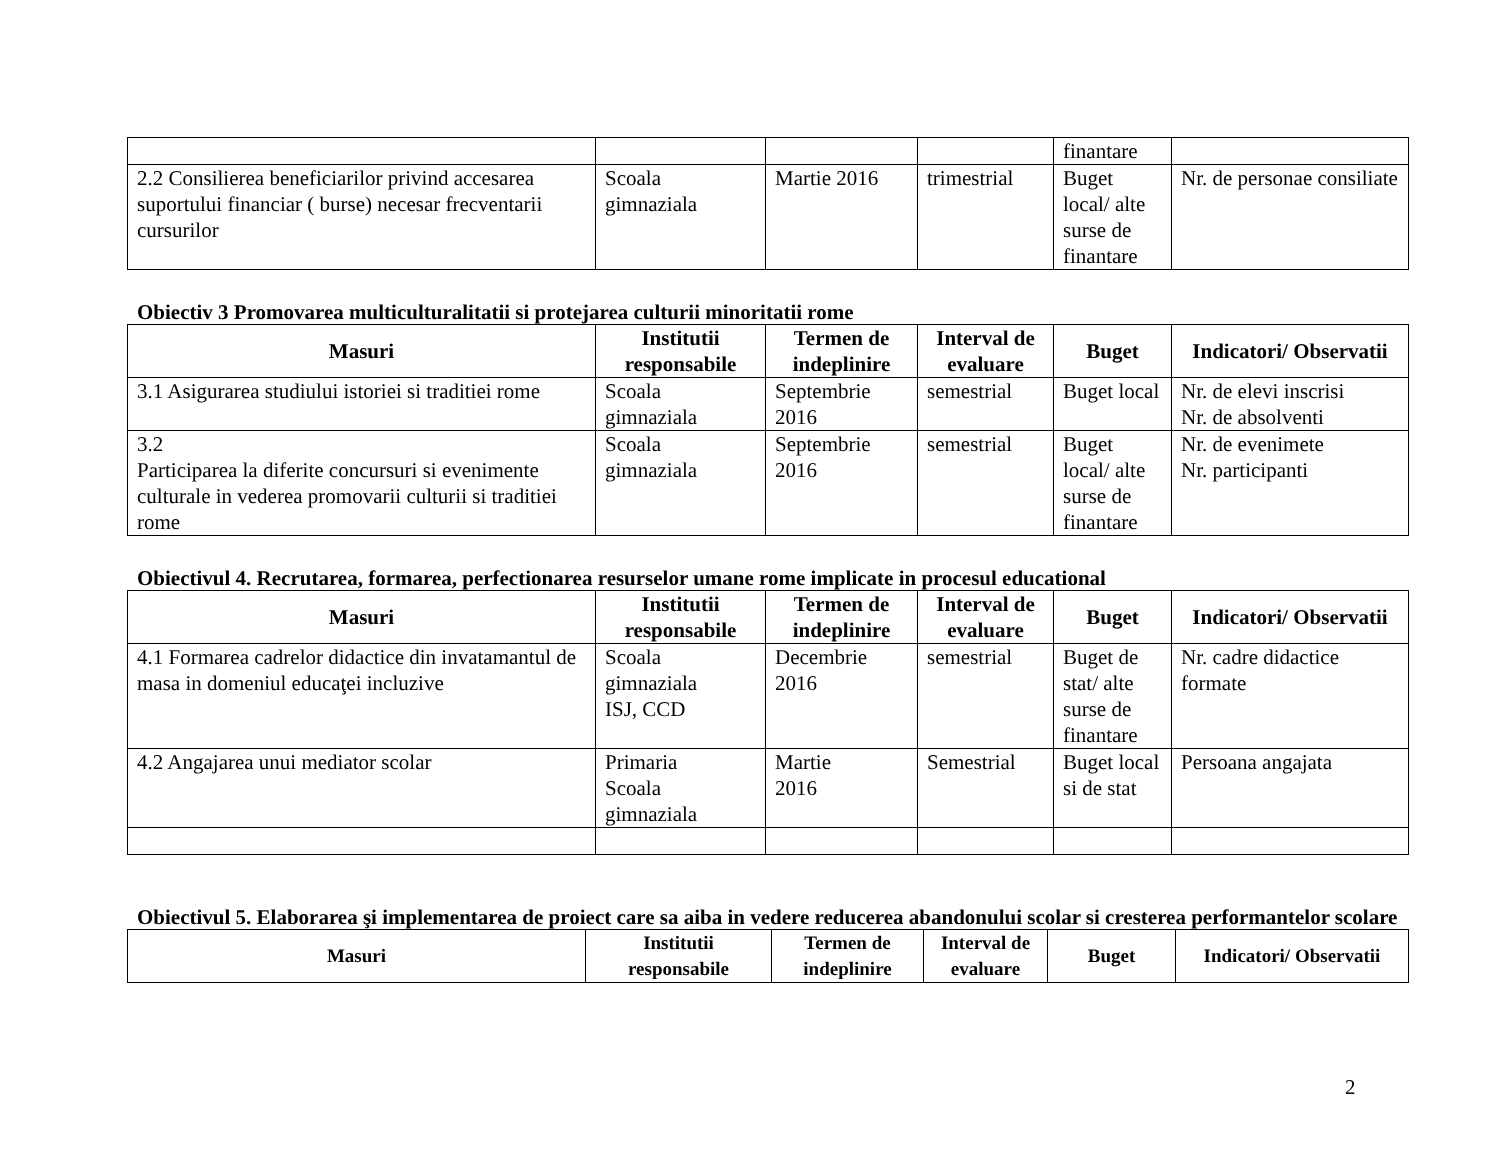| | | | | finantare | |
| 2.2 Consilierea beneficiarilor privind accesarea suportului financiar ( burse) necesar frecventarii cursurilor | Scoala gimnaziala | Martie 2016 | trimestrial | Buget local/ alte surse de finantare | Nr. de personae consiliate |
Obiectiv 3 Promovarea multiculturalitatii si protejarea culturii minoritatii rome
| Masuri | Institutii responsabile | Termen de indeplinire | Interval de evaluare | Buget | Indicatori/ Observatii |
| --- | --- | --- | --- | --- | --- |
| 3.1 Asigurarea studiului istoriei si traditiei rome | Scoala gimnaziala | Septembrie 2016 | semestrial | Buget local | Nr. de elevi inscrisi Nr. de absolventi |
| 3.2 Participarea la diferite concursuri si evenimente culturale in vederea promovarii culturii si traditiei rome | Scoala gimnaziala | Septembrie 2016 | semestrial | Buget local/ alte surse de finantare | Nr. de evenimete Nr. participanti |
Obiectivul 4. Recrutarea, formarea, perfectionarea resurselor umane rome implicate in procesul educational
| Masuri | Institutii responsabile | Termen de indeplinire | Interval de evaluare | Buget | Indicatori/ Observatii |
| --- | --- | --- | --- | --- | --- |
| 4.1 Formarea cadrelor didactice din invatamantul de masa in domeniul educaţei incluzive | Scoala gimnaziala ISJ, CCD | Decembrie 2016 | semestrial | Buget de stat/ alte surse de finantare | Nr. cadre didactice formate |
| 4.2 Angajarea unui mediator scolar | Primaria Scoala gimnaziala | Martie 2016 | Semestrial | Buget local si de stat | Persoana angajata |
Obiectivul 5. Elaborarea şi implementarea de proiect care sa aiba in vedere reducerea abandonului scolar si cresterea performantelor scolare
| Masuri | Institutii responsabile | Termen de indeplinire | Interval de evaluare | Buget | Indicatori/ Observatii |
| --- | --- | --- | --- | --- | --- |
2